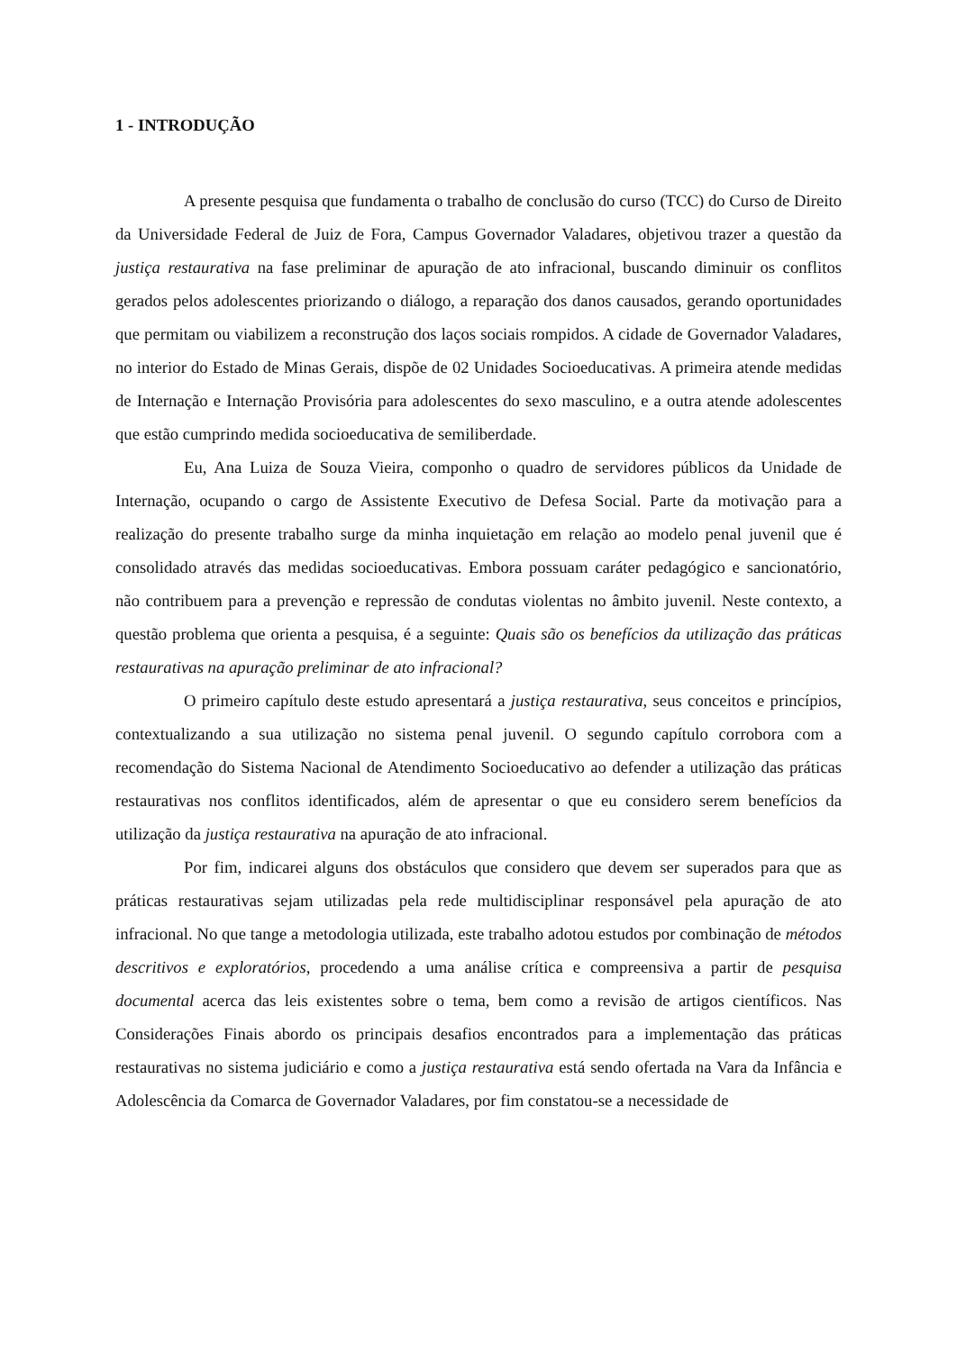1 - INTRODUÇÃO
A presente pesquisa que fundamenta o trabalho de conclusão do curso (TCC) do Curso de Direito da Universidade Federal de Juiz de Fora, Campus Governador Valadares, objetivou trazer a questão da justiça restaurativa na fase preliminar de apuração de ato infracional, buscando diminuir os conflitos gerados pelos adolescentes priorizando o diálogo, a reparação dos danos causados, gerando oportunidades que permitam ou viabilizem a reconstrução dos laços sociais rompidos. A cidade de Governador Valadares, no interior do Estado de Minas Gerais, dispõe de 02 Unidades Socioeducativas. A primeira atende medidas de Internação e Internação Provisória para adolescentes do sexo masculino, e a outra atende adolescentes que estão cumprindo medida socioeducativa de semiliberdade.
Eu, Ana Luiza de Souza Vieira, componho o quadro de servidores públicos da Unidade de Internação, ocupando o cargo de Assistente Executivo de Defesa Social. Parte da motivação para a realização do presente trabalho surge da minha inquietação em relação ao modelo penal juvenil que é consolidado através das medidas socioeducativas. Embora possuam caráter pedagógico e sancionatório, não contribuem para a prevenção e repressão de condutas violentas no âmbito juvenil. Neste contexto, a questão problema que orienta a pesquisa, é a seguinte: Quais são os benefícios da utilização das práticas restaurativas na apuração preliminar de ato infracional?
O primeiro capítulo deste estudo apresentará a justiça restaurativa, seus conceitos e princípios, contextualizando a sua utilização no sistema penal juvenil. O segundo capítulo corrobora com a recomendação do Sistema Nacional de Atendimento Socioeducativo ao defender a utilização das práticas restaurativas nos conflitos identificados, além de apresentar o que eu considero serem benefícios da utilização da justiça restaurativa na apuração de ato infracional.
Por fim, indicarei alguns dos obstáculos que considero que devem ser superados para que as práticas restaurativas sejam utilizadas pela rede multidisciplinar responsável pela apuração de ato infracional. No que tange a metodologia utilizada, este trabalho adotou estudos por combinação de métodos descritivos e exploratórios, procedendo a uma análise crítica e compreensiva a partir de pesquisa documental acerca das leis existentes sobre o tema, bem como a revisão de artigos científicos. Nas Considerações Finais abordo os principais desafios encontrados para a implementação das práticas restaurativas no sistema judiciário e como a justiça restaurativa está sendo ofertada na Vara da Infância e Adolescência da Comarca de Governador Valadares, por fim constatou-se a necessidade de